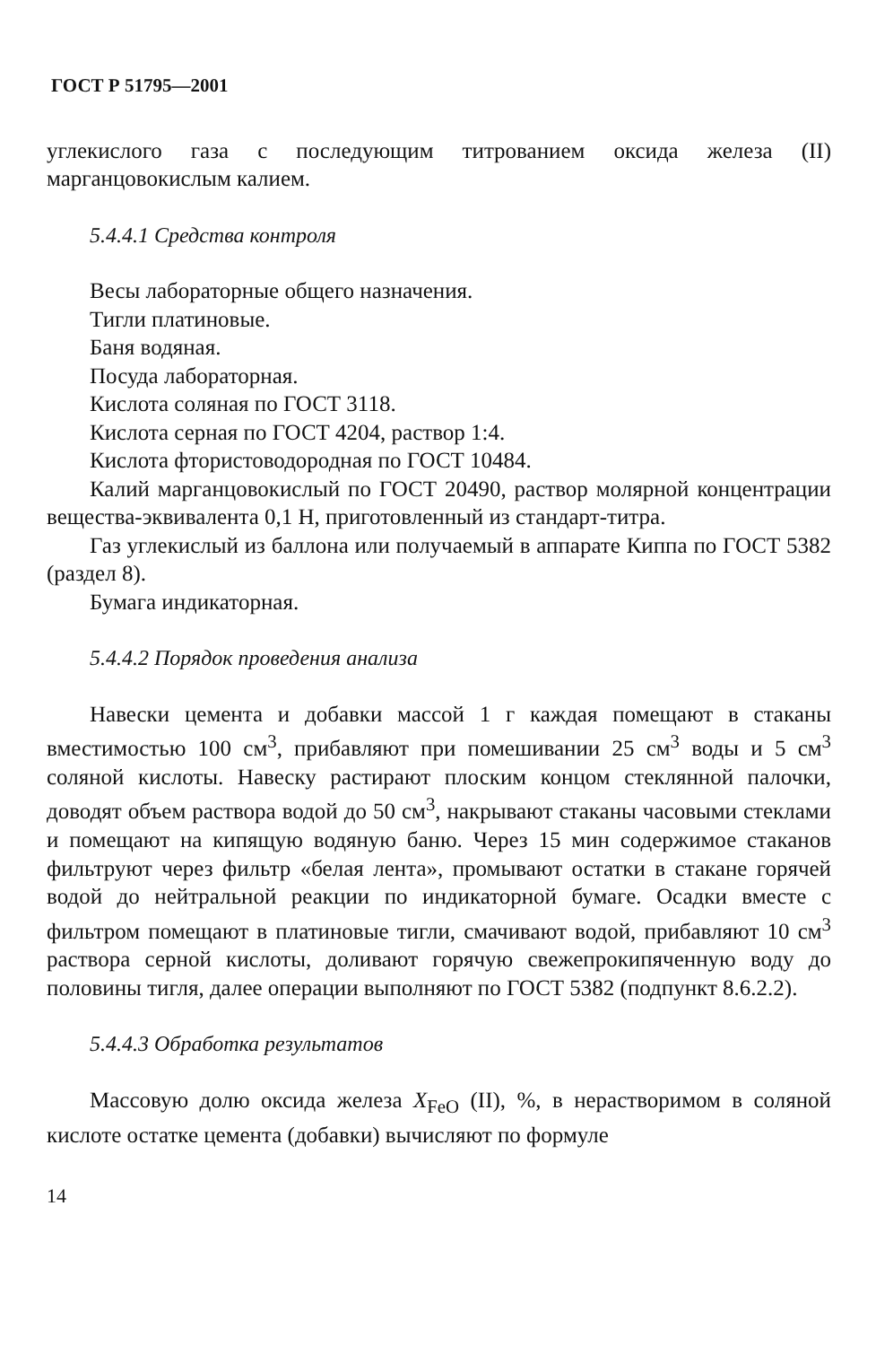ГОСТ Р 51795—2001
углекислого газа с последующим титрованием оксида железа (II) марганцовокислым калием.
5.4.4.1 Средства контроля
Весы лабораторные общего назначения.
Тигли платиновые.
Баня водяная.
Посуда лабораторная.
Кислота соляная по ГОСТ 3118.
Кислота серная по ГОСТ 4204, раствор 1:4.
Кислота фтористоводородная по ГОСТ 10484.
Калий марганцовокислый по ГОСТ 20490, раствор молярной концентрации вещества-эквивалента 0,1 Н, приготовленный из стандарт-титра.
Газ углекислый из баллона или получаемый в аппарате Киппа по ГОСТ 5382 (раздел 8).
Бумага индикаторная.
5.4.4.2 Порядок проведения анализа
Навески цемента и добавки массой 1 г каждая помещают в стаканы вместимостью 100 см<sup>3</sup>, прибавляют при помешивании 25 см<sup>3</sup> воды и 5 см<sup>3</sup> соляной кислоты. Навеску растирают плоским концом стеклянной палочки, доводят объем раствора водой до 50 см<sup>3</sup>, накрывают стаканы часовыми стеклами и помещают на кипящую водяную баню. Через 15 мин содержимое стаканов фильтруют через фильтр «белая лента», промывают остатки в стакане горячей водой до нейтральной реакции по индикаторной бумаге. Осадки вместе с фильтром помещают в платиновые тигли, смачивают водой, прибавляют 10 см<sup>3</sup> раствора серной кислоты, доливают горячую свежепрокипяченную воду до половины тигля, далее операции выполняют по ГОСТ 5382 (подпункт 8.6.2.2).
5.4.4.3 Обработка результатов
Массовую долю оксида железа X<sub>FeO</sub> (II), %, в нерастворимом в соляной кислоте остатке цемента (добавки) вычисляют по формуле
14